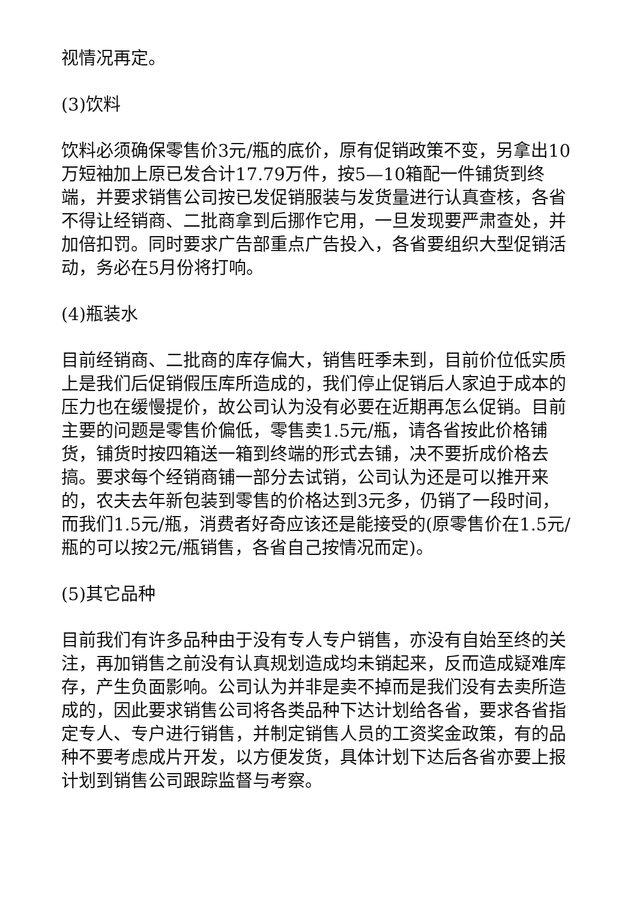视情况再定。
(3)饮料
饮料必须确保零售价3元/瓶的底价，原有促销政策不变，另拿出10万短袖加上原已发合计17.79万件，按5—10箱配一件铺货到终端，并要求销售公司按已发促销服装与发货量进行认真查核，各省不得让经销商、二批商拿到后挪作它用，一旦发现要严肃查处，并加倍扣罚。同时要求广告部重点广告投入，各省要组织大型促销活动，务必在5月份将打响。
(4)瓶装水
目前经销商、二批商的库存偏大，销售旺季未到，目前价位低实质上是我们后促销假压库所造成的，我们停止促销后人家迫于成本的压力也在缓慢提价，故公司认为没有必要在近期再怎么促销。目前主要的问题是零售价偏低，零售卖1.5元/瓶，请各省按此价格铺货，铺货时按四箱送一箱到终端的形式去铺，决不要折成价格去搞。要求每个经销商铺一部分去试销，公司认为还是可以推开来的，农夫去年新包装到零售的价格达到3元多，仍销了一段时间，而我们1.5元/瓶，消费者好奇应该还是能接受的(原零售价在1.5元/瓶的可以按2元/瓶销售，各省自己按情况而定)。
(5)其它品种
目前我们有许多品种由于没有专人专户销售，亦没有自始至终的关注，再加销售之前没有认真规划造成均未销起来，反而造成疑难库存，产生负面影响。公司认为并非是卖不掉而是我们没有去卖所造成的，因此要求销售公司将各类品种下达计划给各省，要求各省指定专人、专户进行销售，并制定销售人员的工资奖金政策，有的品种不要考虑成片开发，以方便发货，具体计划下达后各省亦要上报计划到销售公司跟踪监督与考察。